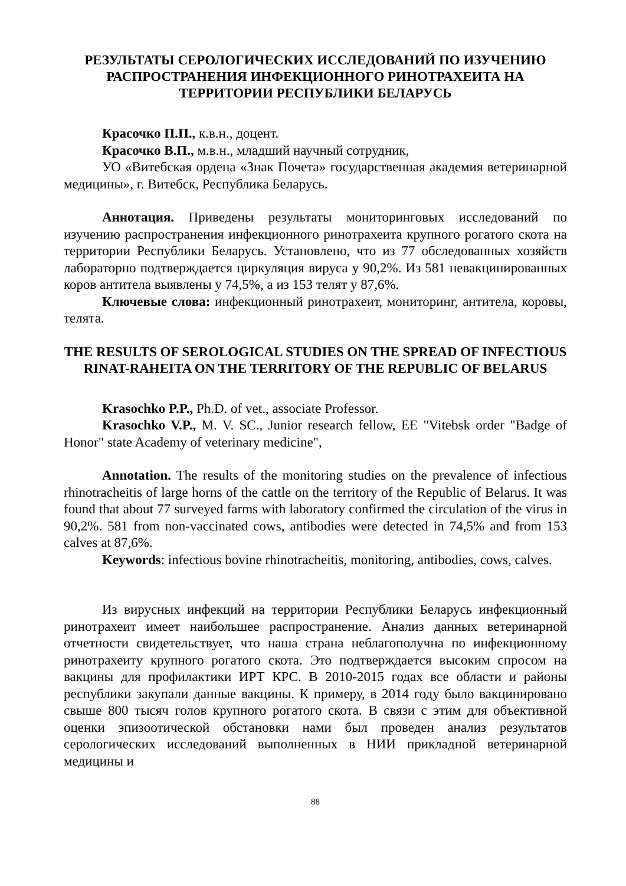РЕЗУЛЬТАТЫ СЕРОЛОГИЧЕСКИХ ИССЛЕДОВАНИЙ ПО ИЗУЧЕНИЮ РАСПРОСТРАНЕНИЯ ИНФЕКЦИОННОГО РИНОТРАХЕИТА НА ТЕРРИТОРИИ РЕСПУБЛИКИ БЕЛАРУСЬ
Красочко П.П., к.в.н., доцент.
Красочко В.П., м.в.н., младший научный сотрудник,
УО «Витебская ордена «Знак Почета» государственная академия ветеринарной медицины», г. Витебск, Республика Беларусь.
Аннотация. Приведены результаты мониторинговых исследований по изучению распространения инфекционного ринотрахеита крупного рогатого скота на территории Республики Беларусь. Установлено, что из 77 обследованных хозяйств лабораторно подтверждается циркуляция вируса у 90,2%. Из 581 невакцинированных коров антитела выявлены у 74,5%, а из 153 телят у 87,6%.
Ключевые слова: инфекционный ринотрахеит, мониторинг, антитела, коровы, телята.
THE RESULTS OF SEROLOGICAL STUDIES ON THE SPREAD OF INFECTIOUS RINAT-RAHEITA ON THE TERRITORY OF THE REPUBLIC OF BELARUS
Krasochko P.P., Ph.D. of vet., associate Professor.
Krasochko V.P., M. V. SC., Junior research fellow, EE "Vitebsk order "Badge of Honor" state Academy of veterinary medicine",
Annotation. The results of the monitoring studies on the prevalence of infectious rhinotracheitis of large horns of the cattle on the territory of the Republic of Belarus. It was found that about 77 surveyed farms with laboratory confirmed the circulation of the virus in 90,2%. 581 from non-vaccinated cows, antibodies were detected in 74,5% and from 153 calves at 87,6%.
Keywords: infectious bovine rhinotracheitis, monitoring, antibodies, cows, calves.
Из вирусных инфекций на территории Республики Беларусь инфекционный ринотрахеит имеет наибольшее распространение. Анализ данных ветеринарной отчетности свидетельствует, что наша страна неблагополучна по инфекционному ринотрахеиту крупного рогатого скота. Это подтверждается высоким спросом на вакцины для профилактики ИРТ КРС. В 2010-2015 годах все области и районы республики закупали данные вакцины. К примеру, в 2014 году было вакцинировано свыше 800 тысяч голов крупного рогатого скота. В связи с этим для объективной оценки эпизоотической обстановки нами был проведен анализ результатов серологических исследований выполненных в НИИ прикладной ветеринарной медицины и
88